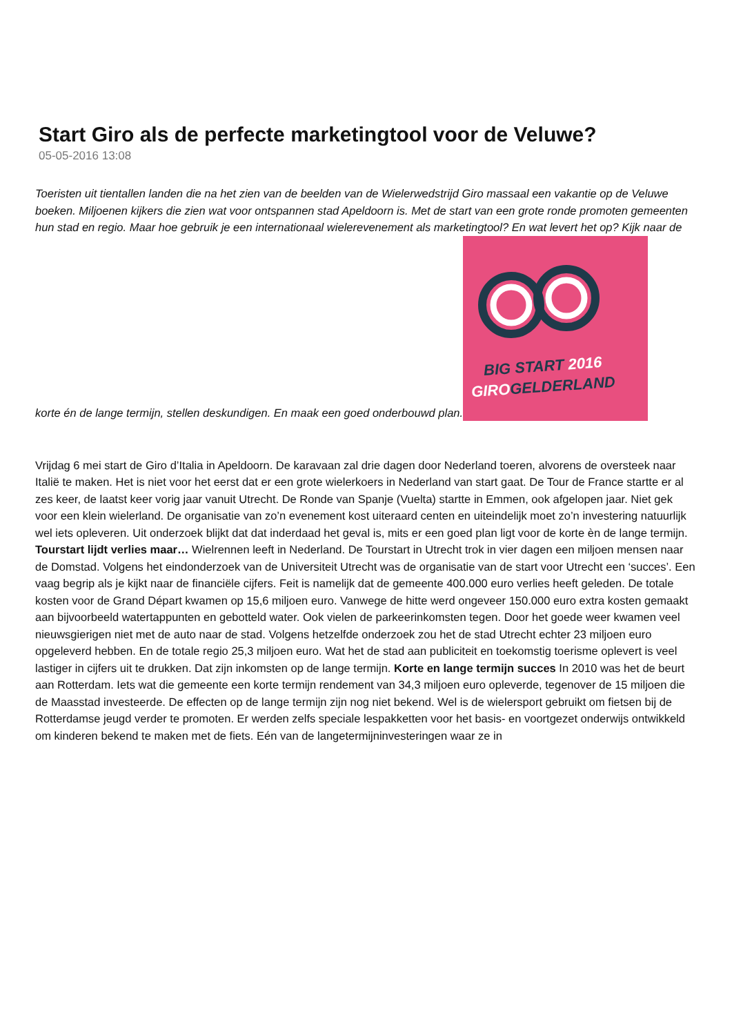Start Giro als de perfecte marketingtool voor de Veluwe?
05-05-2016 13:08
Toeristen uit tientallen landen die na het zien van de beelden van de Wielerwedstrijd Giro massaal een vakantie op de Veluwe boeken. Miljoenen kijkers die zien wat voor ontspannen stad Apeldoorn is. Met de start van een grote ronde promoten gemeenten hun stad en regio. Maar hoe gebruik je een internationaal wielerevenement als marketingtool? En wat levert het op? Kijk naar de korte én de lange termijn, stellen deskundigen. En maak een goed onderbouwd plan.
BIG START 2016
GIROGELDERLAND
Vrijdag 6 mei start de Giro d’Italia in Apeldoorn. De karavaan zal drie dagen door Nederland toeren, alvorens de oversteek naar Italië te maken. Het is niet voor het eerst dat er een grote wielerkoers in Nederland van start gaat. De Tour de France startte er al zes keer, de laatst keer vorig jaar vanuit Utrecht. De Ronde van Spanje (Vuelta) startte in Emmen, ook afgelopen jaar. Niet gek voor een klein wielerland. De organisatie van zo’n evenement kost uiteraard centen en uiteindelijk moet zo’n investering natuurlijk wel iets opleveren. Uit onderzoek blijkt dat dat inderdaad het geval is, mits er een goed plan ligt voor de korte èn de lange termijn. Tourstart lijdt verlies maar… Wielrennen leeft in Nederland. De Tourstart in Utrecht trok in vier dagen een miljoen mensen naar de Domstad. Volgens het eindonderzoek van de Universiteit Utrecht was de organisatie van de start voor Utrecht een ‘succes’. Een vaag begrip als je kijkt naar de financiële cijfers. Feit is namelijk dat de gemeente 400.000 euro verlies heeft geleden. De totale kosten voor de Grand Départ kwamen op 15,6 miljoen euro. Vanwege de hitte werd ongeveer 150.000 euro extra kosten gemaakt aan bijvoorbeeld watertappunten en gebotteld water. Ook vielen de parkeerinkomsten tegen. Door het goede weer kwamen veel nieuwsgierigen niet met de auto naar de stad. Volgens hetzelfde onderzoek zou het de stad Utrecht echter 23 miljoen euro opgeleverd hebben. En de totale regio 25,3 miljoen euro. Wat het de stad aan publiciteit en toekomstig toerisme oplevert is veel lastiger in cijfers uit te drukken. Dat zijn inkomsten op de lange termijn. Korte en lange termijn succes In 2010 was het de beurt aan Rotterdam. Iets wat die gemeente een korte termijn rendement van 34,3 miljoen euro opleverde, tegenover de 15 miljoen die de Maasstad investeerde. De effecten op de lange termijn zijn nog niet bekend. Wel is de wielersport gebruikt om fietsen bij de Rotterdamse jeugd verder te promoten. Er werden zelfs speciale lespakketten voor het basis- en voortgezet onderwijs ontwikkeld om kinderen bekend te maken met de fiets. Eén van de langetermijninvesteringen waar ze in